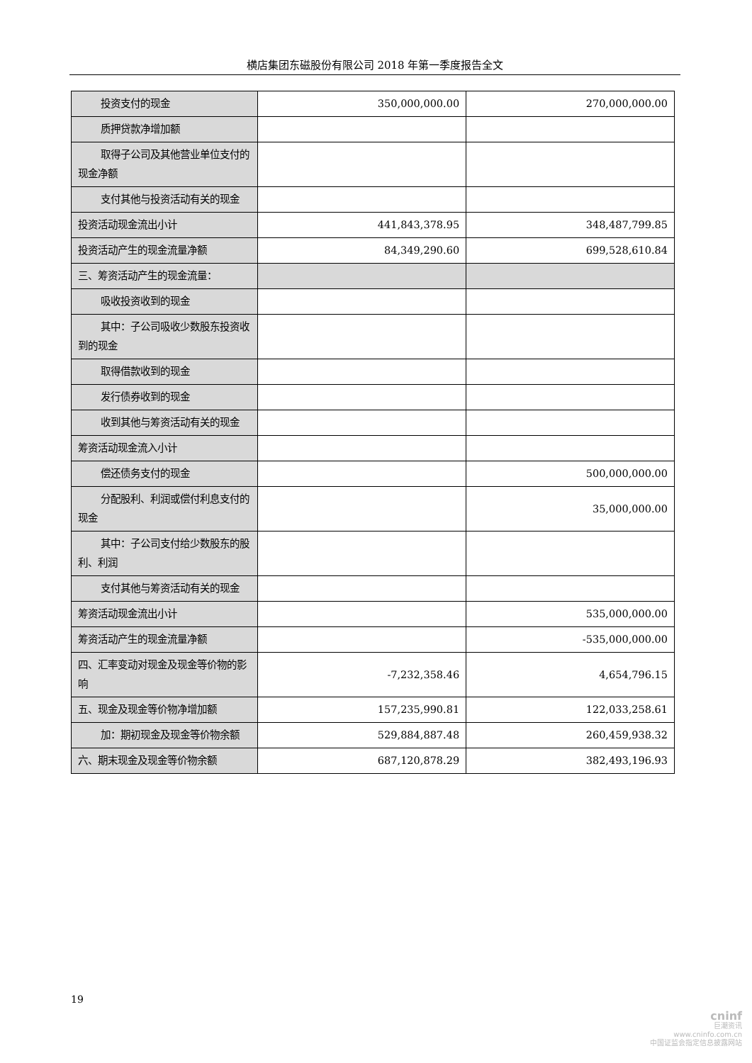横店集团东磁股份有限公司 2018 年第一季度报告全文
| 投资支付的现金 | 350,000,000.00 | 270,000,000.00 |
| 质押贷款净增加额 | | |
| 取得子公司及其他营业单位支付的现金净额 | | |
| 支付其他与投资活动有关的现金 | | |
| 投资活动现金流出小计 | 441,843,378.95 | 348,487,799.85 |
| 投资活动产生的现金流量净额 | 84,349,290.60 | 699,528,610.84 |
| 三、筹资活动产生的现金流量： | | |
| 吸收投资收到的现金 | | |
| 其中：子公司吸收少数股东投资收到的现金 | | |
| 取得借款收到的现金 | | |
| 发行债券收到的现金 | | |
| 收到其他与筹资活动有关的现金 | | |
| 筹资活动现金流入小计 | | |
| 偿还债务支付的现金 | | 500,000,000.00 |
| 分配股利、利润或偿付利息支付的现金 | | 35,000,000.00 |
| 其中：子公司支付给少数股东的股利、利润 | | |
| 支付其他与筹资活动有关的现金 | | |
| 筹资活动现金流出小计 | | 535,000,000.00 |
| 筹资活动产生的现金流量净额 | | -535,000,000.00 |
| 四、汇率变动对现金及现金等价物的影响 | -7,232,358.46 | 4,654,796.15 |
| 五、现金及现金等价物净增加额 | 157,235,990.81 | 122,033,258.61 |
| 加：期初现金及现金等价物余额 | 529,884,887.48 | 260,459,938.32 |
| 六、期末现金及现金等价物余额 | 687,120,878.29 | 382,493,196.93 |
19
cninf
巨潮资讯
www.cninfo.com.cn
中国证监会指定信息披露网站